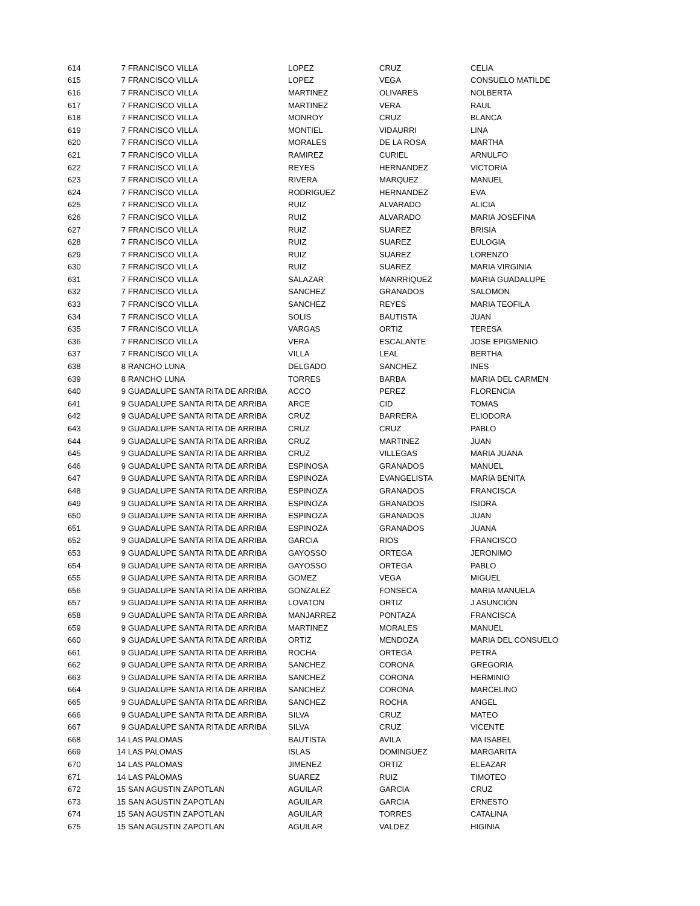| 614 | 7 | FRANCISCO VILLA | LOPEZ | CRUZ | CELIA |
| 615 | 7 | FRANCISCO VILLA | LOPEZ | VEGA | CONSUELO MATILDE |
| 616 | 7 | FRANCISCO VILLA | MARTINEZ | OLIVARES | NOLBERTA |
| 617 | 7 | FRANCISCO VILLA | MARTINEZ | VERA | RAUL |
| 618 | 7 | FRANCISCO VILLA | MONROY | CRUZ | BLANCA |
| 619 | 7 | FRANCISCO VILLA | MONTIEL | VIDAURRI | LINA |
| 620 | 7 | FRANCISCO VILLA | MORALES | DE LA ROSA | MARTHA |
| 621 | 7 | FRANCISCO VILLA | RAMIREZ | CURIEL | ARNULFO |
| 622 | 7 | FRANCISCO VILLA | REYES | HERNANDEZ | VICTORIA |
| 623 | 7 | FRANCISCO VILLA | RIVERA | MARQUEZ | MANUEL |
| 624 | 7 | FRANCISCO VILLA | RODRIGUEZ | HERNANDEZ | EVA |
| 625 | 7 | FRANCISCO VILLA | RUIZ | ALVARADO | ALICIA |
| 626 | 7 | FRANCISCO VILLA | RUIZ | ALVARADO | MARIA JOSEFINA |
| 627 | 7 | FRANCISCO VILLA | RUIZ | SUAREZ | BRISIA |
| 628 | 7 | FRANCISCO VILLA | RUIZ | SUAREZ | EULOGIA |
| 629 | 7 | FRANCISCO VILLA | RUIZ | SUAREZ | LORENZO |
| 630 | 7 | FRANCISCO VILLA | RUIZ | SUAREZ | MARIA VIRGINIA |
| 631 | 7 | FRANCISCO VILLA | SALAZAR | MANRRIQUEZ | MARIA GUADALUPE |
| 632 | 7 | FRANCISCO VILLA | SANCHEZ | GRANADOS | SALOMON |
| 633 | 7 | FRANCISCO VILLA | SANCHEZ | REYES | MARIA TEOFILA |
| 634 | 7 | FRANCISCO VILLA | SOLIS | BAUTISTA | JUAN |
| 635 | 7 | FRANCISCO VILLA | VARGAS | ORTIZ | TERESA |
| 636 | 7 | FRANCISCO VILLA | VERA | ESCALANTE | JOSE EPIGMENIO |
| 637 | 7 | FRANCISCO VILLA | VILLA | LEAL | BERTHA |
| 638 | 8 | RANCHO LUNA | DELGADO | SANCHEZ | INES |
| 639 | 8 | RANCHO LUNA | TORRES | BARBA | MARIA DEL CARMEN |
| 640 | 9 | GUADALUPE SANTA RITA DE ARRIBA | ACCO | PEREZ | FLORENCIA |
| 641 | 9 | GUADALUPE SANTA RITA DE ARRIBA | ARCE | CID | TOMAS |
| 642 | 9 | GUADALUPE SANTA RITA DE ARRIBA | CRUZ | BARRERA | ELIODORA |
| 643 | 9 | GUADALUPE SANTA RITA DE ARRIBA | CRUZ | CRUZ | PABLO |
| 644 | 9 | GUADALUPE SANTA RITA DE ARRIBA | CRUZ | MARTINEZ | JUAN |
| 645 | 9 | GUADALUPE SANTA RITA DE ARRIBA | CRUZ | VILLEGAS | MARIA JUANA |
| 646 | 9 | GUADALUPE SANTA RITA DE ARRIBA | ESPINOSA | GRANADOS | MANUEL |
| 647 | 9 | GUADALUPE SANTA RITA DE ARRIBA | ESPINOZA | EVANGELISTA | MARIA BENITA |
| 648 | 9 | GUADALUPE SANTA RITA DE ARRIBA | ESPINOZA | GRANADOS | FRANCISCA |
| 649 | 9 | GUADALUPE SANTA RITA DE ARRIBA | ESPINOZA | GRANADOS | ISIDRA |
| 650 | 9 | GUADALUPE SANTA RITA DE ARRIBA | ESPINOZA | GRANADOS | JUAN |
| 651 | 9 | GUADALUPE SANTA RITA DE ARRIBA | ESPINOZA | GRANADOS | JUANA |
| 652 | 9 | GUADALUPE SANTA RITA DE ARRIBA | GARCIA | RIOS | FRANCISCO |
| 653 | 9 | GUADALUPE SANTA RITA DE ARRIBA | GAYOSSO | ORTEGA | JERONIMO |
| 654 | 9 | GUADALUPE SANTA RITA DE ARRIBA | GAYOSSO | ORTEGA | PABLO |
| 655 | 9 | GUADALUPE SANTA RITA DE ARRIBA | GOMEZ | VEGA | MIGUEL |
| 656 | 9 | GUADALUPE SANTA RITA DE ARRIBA | GONZALEZ | FONSECA | MARIA MANUELA |
| 657 | 9 | GUADALUPE SANTA RITA DE ARRIBA | LOVATON | ORTIZ | J ASUNCIÓN |
| 658 | 9 | GUADALUPE SANTA RITA DE ARRIBA | MANJARREZ | PONTAZA | FRANCISCA |
| 659 | 9 | GUADALUPE SANTA RITA DE ARRIBA | MARTINEZ | MORALES | MANUEL |
| 660 | 9 | GUADALUPE SANTA RITA DE ARRIBA | ORTIZ | MENDOZA | MARIA DEL CONSUELO |
| 661 | 9 | GUADALUPE SANTA RITA DE ARRIBA | ROCHA | ORTEGA | PETRA |
| 662 | 9 | GUADALUPE SANTA RITA DE ARRIBA | SANCHEZ | CORONA | GREGORIA |
| 663 | 9 | GUADALUPE SANTA RITA DE ARRIBA | SANCHEZ | CORONA | HERMINIO |
| 664 | 9 | GUADALUPE SANTA RITA DE ARRIBA | SANCHEZ | CORONA | MARCELINO |
| 665 | 9 | GUADALUPE SANTA RITA DE ARRIBA | SANCHEZ | ROCHA | ANGEL |
| 666 | 9 | GUADALUPE SANTA RITA DE ARRIBA | SILVA | CRUZ | MATEO |
| 667 | 9 | GUADALUPE SANTA RITA DE ARRIBA | SILVA | CRUZ | VICENTE |
| 668 | 14 | LAS PALOMAS | BAUTISTA | AVILA | MA ISABEL |
| 669 | 14 | LAS PALOMAS | ISLAS | DOMINGUEZ | MARGARITA |
| 670 | 14 | LAS PALOMAS | JIMENEZ | ORTIZ | ELEAZAR |
| 671 | 14 | LAS PALOMAS | SUAREZ | RUIZ | TIMOTEO |
| 672 | 15 | SAN AGUSTIN ZAPOTLAN | AGUILAR | GARCIA | CRUZ |
| 673 | 15 | SAN AGUSTIN ZAPOTLAN | AGUILAR | GARCIA | ERNESTO |
| 674 | 15 | SAN AGUSTIN ZAPOTLAN | AGUILAR | TORRES | CATALINA |
| 675 | 15 | SAN AGUSTIN ZAPOTLAN | AGUILAR | VALDEZ | HIGINIA |